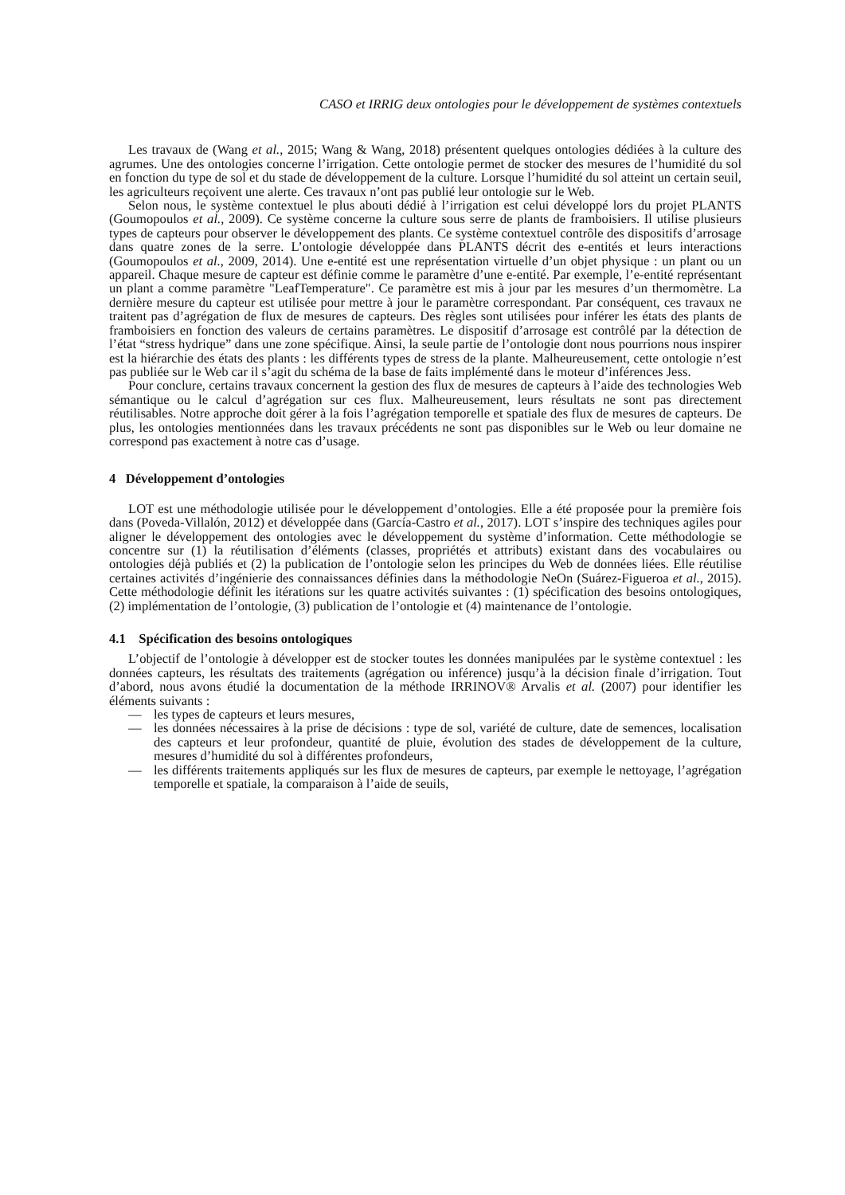CASO et IRRIG deux ontologies pour le développement de systèmes contextuels
Les travaux de (Wang et al., 2015; Wang & Wang, 2018) présentent quelques ontologies dédiées à la culture des agrumes. Une des ontologies concerne l’irrigation. Cette ontologie permet de stocker des mesures de l’humidité du sol en fonction du type de sol et du stade de développement de la culture. Lorsque l’humidité du sol atteint un certain seuil, les agriculteurs reçoivent une alerte. Ces travaux n’ont pas publié leur ontologie sur le Web.
Selon nous, le système contextuel le plus abouti dédié à l’irrigation est celui développé lors du projet PLANTS (Goumopoulos et al., 2009). Ce système concerne la culture sous serre de plants de framboisiers. Il utilise plusieurs types de capteurs pour observer le développement des plants. Ce système contextuel contrôle des dispositifs d’arrosage dans quatre zones de la serre. L’ontologie développée dans PLANTS décrit des e-entités et leurs interactions (Goumopoulos et al., 2009, 2014). Une e-entité est une représentation virtuelle d’un objet physique : un plant ou un appareil. Chaque mesure de capteur est définie comme le paramètre d’une e-entité. Par exemple, l’e-entité représentant un plant a comme paramètre "LeafTemperature". Ce paramètre est mis à jour par les mesures d’un thermomètre. La dernière mesure du capteur est utilisée pour mettre à jour le paramètre correspondant. Par conséquent, ces travaux ne traitent pas d’agrégation de flux de mesures de capteurs. Des règles sont utilisées pour inférer les états des plants de framboisiers en fonction des valeurs de certains paramètres. Le dispositif d’arrosage est contrôlé par la détection de l’état “stress hydrique” dans une zone spécifique. Ainsi, la seule partie de l’ontologie dont nous pourrions nous inspirer est la hiérarchie des états des plants : les différents types de stress de la plante. Malheureusement, cette ontologie n’est pas publiée sur le Web car il s’agit du schéma de la base de faits implémenté dans le moteur d’inférences Jess.
Pour conclure, certains travaux concernent la gestion des flux de mesures de capteurs à l’aide des technologies Web sémantique ou le calcul d’agrégation sur ces flux. Malheureusement, leurs résultats ne sont pas directement réutilisables. Notre approche doit gérer à la fois l’agrégation temporelle et spatiale des flux de mesures de capteurs. De plus, les ontologies mentionnées dans les travaux précédents ne sont pas disponibles sur le Web ou leur domaine ne correspond pas exactement à notre cas d’usage.
4 Développement d’ontologies
LOT est une méthodologie utilisée pour le développement d’ontologies. Elle a été proposée pour la première fois dans (Poveda-Villalón, 2012) et développée dans (García-Castro et al., 2017). LOT s’inspire des techniques agiles pour aligner le développement des ontologies avec le développement du système d’information. Cette méthodologie se concentre sur (1) la réutilisation d’éléments (classes, propriétés et attributs) existant dans des vocabulaires ou ontologies déjà publiés et (2) la publication de l’ontologie selon les principes du Web de données liées. Elle réutilise certaines activités d’ingénierie des connaissances définies dans la méthodologie NeOn (Suárez-Figueroa et al., 2015). Cette méthodologie définit les itérations sur les quatre activités suivantes : (1) spécification des besoins ontologiques, (2) implémentation de l’ontologie, (3) publication de l’ontologie et (4) maintenance de l’ontologie.
4.1 Spécification des besoins ontologiques
L’objectif de l’ontologie à développer est de stocker toutes les données manipulées par le système contextuel : les données capteurs, les résultats des traitements (agrégation ou inférence) jusqu’à la décision finale d’irrigation. Tout d’abord, nous avons étudié la documentation de la méthode IRRINOV® Arvalis et al. (2007) pour identifier les éléments suivants :
— les types de capteurs et leurs mesures,
— les données nécessaires à la prise de décisions : type de sol, variété de culture, date de semences, localisation des capteurs et leur profondeur, quantité de pluie, évolution des stades de développement de la culture, mesures d’humidité du sol à différentes profondeurs,
— les différents traitements appliqués sur les flux de mesures de capteurs, par exemple le nettoyage, l’agrégation temporelle et spatiale, la comparaison à l’aide de seuils,